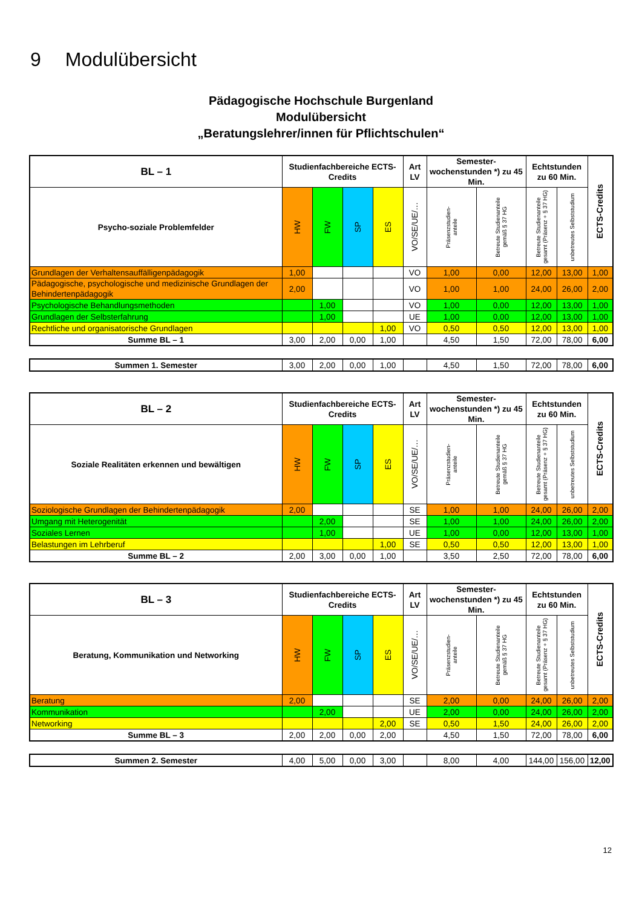9 Modulübersicht
Pädagogische Hochschule Burgenland
Modulübersicht
„Beratungslehrer/innen für Pflichtschulen“
| BL – 1 | Studienfachbereiche ECTS-Credits | | | | Art LV | Semester-wochenstunden *) zu 45 Min. | | Echtstunden zu 60 Min. | | ECTS-Credits |
| --- | --- | --- | --- | --- | --- | --- | --- | --- | --- | --- |
| Psycho-soziale Problemfelder | HW | FW | SP | ES | VO/SE/UE/… | Präsenzstudien- anteile | Betreute Studienanteile gemäß § 37 HG | Betreute Studienanteile gesamt (Präsenz + § 37 HG) | unbetreutes Selbststudium | |
| Grundlagen der Verhaltensauffälligenpädagogik | 1,00 | | | | VO | 1,00 | 0,00 | 12,00 | 13,00 | 1,00 |
| Pädagogische, psychologische und medizinische Grundlagen der Behindertenpädagogik | 2,00 | | | | VO | 1,00 | 1,00 | 24,00 | 26,00 | 2,00 |
| Psychologische Behandlungsmethoden | | 1,00 | | | VO | 1,00 | 0,00 | 12,00 | 13,00 | 1,00 |
| Grundlagen der Selbsterfahrung | | 1,00 | | | UE | 1,00 | 0,00 | 12,00 | 13,00 | 1,00 |
| Rechtliche und organisatorische Grundlagen | | | | 1,00 | VO | 0,50 | 0,50 | 12,00 | 13,00 | 1,00 |
| Summe BL – 1 | 3,00 | 2,00 | 0,00 | 1,00 | | 4,50 | 1,50 | 72,00 | 78,00 | 6,00 |
| Summen 1. Semester | 3,00 | 2,00 | 0,00 | 1,00 | | 4,50 | 1,50 | 72,00 | 78,00 | 6,00 |
| BL – 2 | Studienfachbereiche ECTS-Credits | | | | Art LV | Semester-wochenstunden *) zu 45 Min. | | Echtstunden zu 60 Min. | | ECTS-Credits |
| --- | --- | --- | --- | --- | --- | --- | --- | --- | --- | --- |
| Soziale Realitäten erkennen und bewältigen | HW | FW | SP | ES | VO/SE/UE/… | Präsenzstudien- anteile | Betreute Studienanteile gemäß § 37 HG | Betreute Studienanteile gesamt (Präsenz + § 37 HG) | unbetreutes Selbststudium | |
| Soziologische Grundlagen der Behindertenpädagogik | 2,00 | | | | SE | 1,00 | 1,00 | 24,00 | 26,00 | 2,00 |
| Umgang mit Heterogenität | | 2,00 | | | SE | 1,00 | 1,00 | 24,00 | 26,00 | 2,00 |
| Soziales Lernen | | 1,00 | | | UE | 1,00 | 0,00 | 12,00 | 13,00 | 1,00 |
| Belastungen im Lehrberuf | | | | 1,00 | SE | 0,50 | 0,50 | 12,00 | 13,00 | 1,00 |
| Summe BL – 2 | 2,00 | 3,00 | 0,00 | 1,00 | | 3,50 | 2,50 | 72,00 | 78,00 | 6,00 |
| BL – 3 | Studienfachbereiche ECTS-Credits | | | | Art LV | Semester-wochenstunden *) zu 45 Min. | | Echtstunden zu 60 Min. | | ECTS-Credits |
| --- | --- | --- | --- | --- | --- | --- | --- | --- | --- | --- |
| Beratung, Kommunikation und Networking | HW | FW | SP | ES | VO/SE/UE/… | Präsenzstudien- anteile | Betreute Studienanteile gemäß § 37 HG | Betreute Studienanteile gesamt (Präsenz + § 37 HG) | unbetreutes Selbststudium | |
| Beratung | 2,00 | | | | SE | 2,00 | 0,00 | 24,00 | 26,00 | 2,00 |
| Kommunikation | | 2,00 | | | UE | 2,00 | 0,00 | 24,00 | 26,00 | 2,00 |
| Networking | | | | 2,00 | SE | 0,50 | 1,50 | 24,00 | 26,00 | 2,00 |
| Summe BL – 3 | 2,00 | 2,00 | 0,00 | 2,00 | | 4,50 | 1,50 | 72,00 | 78,00 | 6,00 |
| Summen 2. Semester | 4,00 | 5,00 | 0,00 | 3,00 | | 8,00 | 4,00 | 144,00 | 156,00 | 12,00 |
12